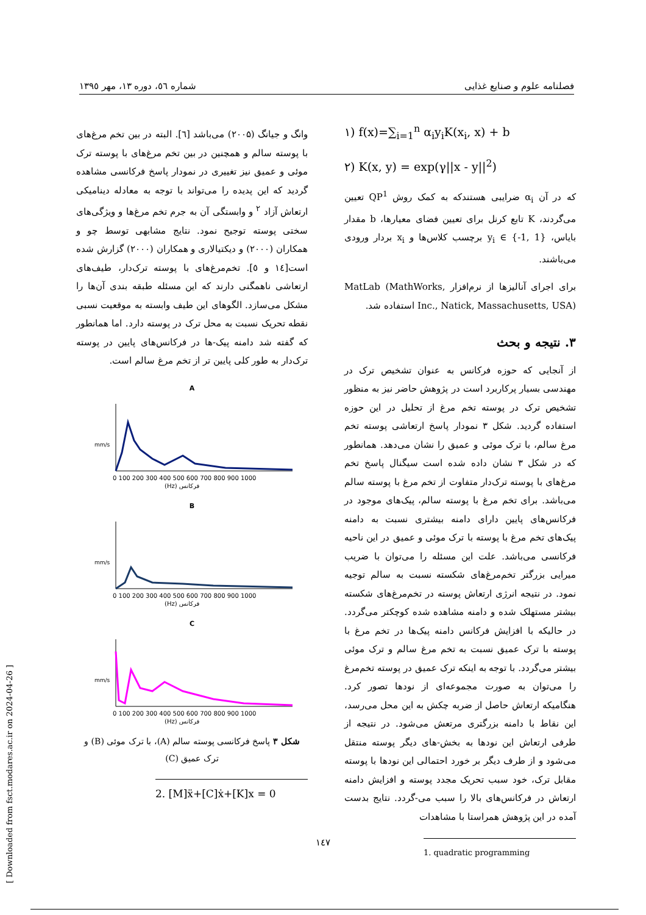فصلنامه علوم و صنایع غذایی شماره ٥٦، دوره ١٣، مهر ١٣٩٥
۱) f(x)=∑<sub>i=1</sub><sup>n</sup> α<sub>i</sub>y<sub>i</sub>K(x<sub>i</sub>, x) + b
۲) K(x, y) = exp(γ||x - y||<sup>2</sup>)
که در آن α<sub>i</sub> ضرایبی هستندکه به کمک روش QP<sup>1</sup> تعیین می‌گردند، K تابع کرنل برای تعیین فضای معیارها، b مقدار بایاس، y<sub>i</sub> ∈ {-1, 1} برچسب کلاس‌ها و x<sub>i</sub> بردار ورودی می‌باشند.
برای اجرای آنالیزها از نرم‌افزار MatLab (MathWorks, Inc., Natick, Massachusetts, USA) استفاده شد.
۳. نتیجه و بحث
از آنجایی که حوزه فرکانس به عنوان تشخیص ترک در مهندسی بسیار پرکاربرد است در پژوهش حاضر نیز به منظور تشخیص ترک در پوسته تخم مرغ از تحلیل در این حوزه استفاده گردید. شکل ۳ نمودار پاسخ ارتعاشی پوسته تخم مرغ سالم، با ترک موئی و عمیق را نشان می‌دهد. همانطور که در شکل ۳ نشان داده شده است سیگنال پاسخ تخم مرغ‌های با پوسته ترک‌دار متفاوت از تخم مرغ با پوسته سالم می‌باشد. برای تخم مرغ با پوسته سالم، پیک‌های موجود در فرکانس‌های پایین دارای دامنه بیشتری نسبت به دامنه پیک‌های تخم مرغ با پوسته با ترک موئی و عمیق در این ناحیه فرکانسی می‌باشد. علت این مسئله را می‌توان با ضریب میرایی بزرگتر تخم‌مرغ‌های شکسته نسبت به سالم توجیه نمود. در نتیجه انرژی ارتعاش پوسته در تخم‌مرغ‌های شکسته بیشتر مستهلک شده و دامنه مشاهده شده کوچکتر می‌گردد. در حالیکه با افزایش فرکانس دامنه پیک‌ها در تخم مرغ با پوسته با ترک عمیق نسبت به تخم مرغ سالم و ترک موئی بیشتر می‌گردد. با توجه به اینکه ترک عمیق در پوسته تخم‌مرغ را می‌توان به صورت مجموعه‌ای از نودها تصور کرد. هنگامیکه ارتعاش حاصل از ضربه چکش به این محل می‌رسد، این نقاط با دامنه بزرگتری مرتعش می‌شود. در نتیجه از طرفی ارتعاش این نودها به بخش-های دیگر پوسته منتقل می‌شود و از طرف دیگر بر خورد احتمالی این نودها با پوسته مقابل ترک، خود سبب تحریک مجدد پوسته و افزایش دامنه ارتعاش در فرکانس‌های بالا را سبب می-گردد. نتایج بدست آمده در این پژوهش همراستا با مشاهدات
1. quadratic programming
وانگ و جیانگ (۲۰۰۵) می‌باشد [٦]. البته در بین تخم مرغ‌های با پوسته سالم و همچنین در بین تخم مرغ‌های با پوسته ترک موئی و عمیق نیز تغییری در نمودار پاسخ فرکانسی مشاهده گردید که این پدیده را می‌تواند با توجه به معادله دینامیکی ارتعاش آزاد <sup>۲</sup> و وابستگی آن به جرم تخم مرغ‌ها و ویژگی‌های سختی پوسته توجیح نمود. نتایج مشابهی توسط چو و همکاران (۲۰۰۰) و دیکتیالاری و همکاران (۲۰۰۰) گزارش شده است[١٤ و ٥]. تخم‌مرغ‌های با پوسته ترک‌دار، طیف‌های ارتعاشی ناهمگنی دارند که این مسئله طبقه بندی آن‌ها را مشکل می‌سازد. الگوهای این طیف وابسته به موقعیت نسبی نقطه تحریک نسبت به محل ترک در پوسته دارد. اما همانطور که گفته شد دامنه پیک-ها در فرکانس‌های پایین در پوسته ترک‌دار به طور کلی پایین تر از تخم مرغ سالم است.
A
mm/s
(Hz) فرکانس
0 100 200 300 400 500 600 700 800 900 1000
B
mm/s
(Hz) فرکانس
0 100 200 300 400 500 600 700 800 900 1000
C
mm/s
(Hz) فرکانس
0 100 200 300 400 500 600 700 800 900 1000
شکل ۳ پاسخ فرکانسی پوسته سالم (A)، با ترک موئی (B) و ترک عمیق (C)
2. [M]ẍ+[C]ẋ+[K]x = 0
١٤٧
[ Downloaded from fsct.modares.ac.ir on 2024-04-26 ]